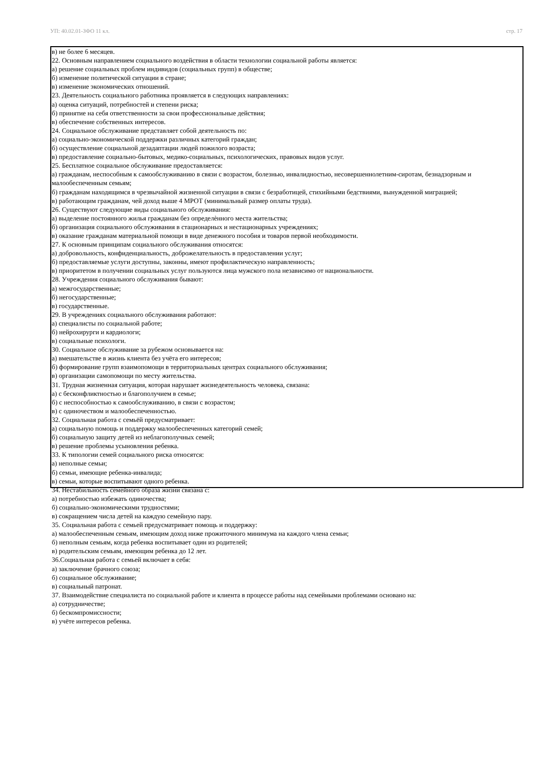УП: 40.02.01-ЗФО 11 кл. стр. 17
в) не более 6 месяцев.
22. Основным направлением социального воздействия в области технологии социальной работы является:
а) решение социальных проблем индивидов (социальных групп) в обществе;
б) изменение политической ситуации в стране;
в) изменение экономических отношений.
23. Деятельность социального работника проявляется в следующих направлениях:
а) оценка ситуаций, потребностей и степени риска;
б) принятие на себя ответственности за свои профессиональные действия;
в) обеспечение собственных интересов.
24. Социальное обслуживание представляет собой деятельность по:
а) социально-экономической поддержки различных категорий граждан;
б) осуществление социальной дезадаптации людей пожилого возраста;
в) предоставление социально-бытовых, медико-социальных, психологических, правовых видов услуг.
25. Бесплатное социальное обслуживание предоставляется:
а) гражданам, неспособным к самообслуживанию в связи с возрастом, болезнью, инвалидностью, несовершеннолетним-сиротам, безнадзорным и малообеспеченным семьям;
б) гражданам находящимся в чрезвычайной жизненной ситуации в связи с безработицей, стихийными бедствиями, вынужденной миграцией;
в) работающим гражданам, чей доход выше 4 МРОТ (минимальный размер оплаты труда).
26. Существуют следующие виды социального обслуживания:
а) выделение постоянного жилья гражданам без определѐнного места жительства;
б) организация социального обслуживания в стационарных и нестационарных учреждениях;
в) оказание гражданам материальной помощи в виде денежного пособия и товаров первой необходимости.
27. К основным принципам социального обслуживания относятся:
а) добровольность, конфиденциальность, доброжелательность в предоставлении услуг;
б) предоставляемые услуги доступны, законны, имеют профилактическую направленность;
в) приоритетом в получении социальных услуг пользуются лица мужского пола независимо от национальности.
28. Учреждения социального обслуживания бывают:
а) межгосударственные;
б) негосударственные;
в) государственные.
29. В учреждениях социального обслуживания работают:
а) специалисты по социальной работе;
б) нейрохирурги и кардиологи;
в) социальные психологи.
30. Социальное обслуживание за рубежом основывается на:
а) вмешательстве в жизнь клиента без учёта его интересов;
б) формирование групп взаимопомощи в территориальных центрах социального обслуживания;
в) организации самопомощи по месту жительства.
31. Трудная жизненная ситуация, которая нарушает жизнедеятельность человека, связана:
а) с бесконфликтностью и благополучием в семье;
б) с неспособностью к самообслуживанию, в связи с возрастом;
в) с одиночеством и малообеспеченностью.
32. Социальная работа с семьёй предусматривает:
а) социальную помощь и поддержку малообеспеченных категорий семей;
б) социальную защиту детей из неблагополучных семей;
в) решение проблемы усыновления ребенка.
33. К типологии семей социального риска относятся:
а) неполные семьи;
б) семьи, имеющие ребенка-инвалида;
в) семьи, которые воспитывают одного ребенка.
34. Нестабильность семейного образа жизни связана с:
а) потребностью избежать одиночества;
б) социально-экономическими трудностями;
в) сокращением числа детей на каждую семейную пару.
35. Социальная работа с семьей предусматривает помощь и поддержку:
а) малообеспеченным семьям, имеющим доход ниже прожиточного минимума на каждого члена семьи;
б) неполным семьям, когда ребенка воспитывает один из родителей;
в) родительским семьям, имеющим ребенка до 12 лет.
36.Социальная работа с семьей включает в себя:
а) заключение брачного союза;
б) социальное обслуживание;
в) социальный патронат.
37. Взаимодействие специалиста по социальной работе и клиента в процессе работы над семейными проблемами основано на:
а) сотрудничестве;
б) бескомпромиссности;
в) учёте интересов ребенка.